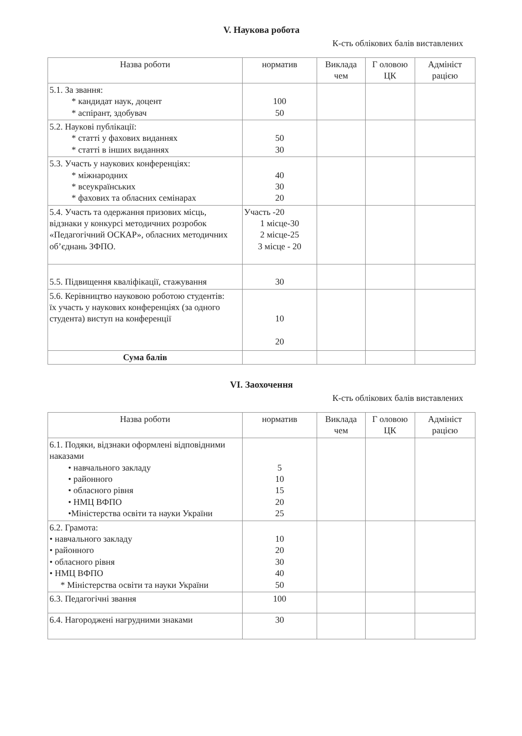V. Наукова робота
К-сть облікових балів виставлених
| Назва роботи | норматив | Виклада чем | Г оловою ЦК | Адмініст рацією |
| --- | --- | --- | --- | --- |
| 5.1. За звання: * кандидат наук, доцент * аспірант, здобувач | 100 50 | | | |
| 5.2. Наукові публікації: * статті у фахових виданнях * статті в інших виданнях | 50 30 | | | |
| 5.3. Участь у наукових конференціях: * міжнародних * всеукраїнських * фахових та обласних семінарах | 40 30 20 | | | |
| 5.4. Участь та одержання призових місць, відзнаки у конкурсі методичних розробок «Педагогічний ОСКАР», обласних методичних об’єднань ЗФПО. | Участь -20 1 місце-30 2 місце-25 3 місце - 20 | | | |
| 5.5. Підвищення кваліфікації, стажування | 30 | | | |
| 5.6. Керівництво науковою роботою студентів: їх участь у наукових конференціях (за одного студента) виступ на конференції | 10 20 | | | |
| Сума балів | | | | |
VI. Заохочення
К-сть облікових балів виставлених
| Назва роботи | норматив | Виклада чем | Г оловою ЦК | Адмініст рацією |
| --- | --- | --- | --- | --- |
| 6.1. Подяки, відзнаки оформлені відповідними наказами • навчального закладу • районного • обласного рівня • НМЦ ВФПО •Міністерства освіти та науки України | 5 10 15 20 25 | | | |
| 6.2. Грамота: • навчального закладу • районного • обласного рівня • НМЦ ВФПО * Міністерства освіти та науки України | 10 20 30 40 50 | | | |
| 6.3. Педагогічні звання | 100 | | | |
| 6.4. Нагороджені нагрудними знаками | 30 | | | |